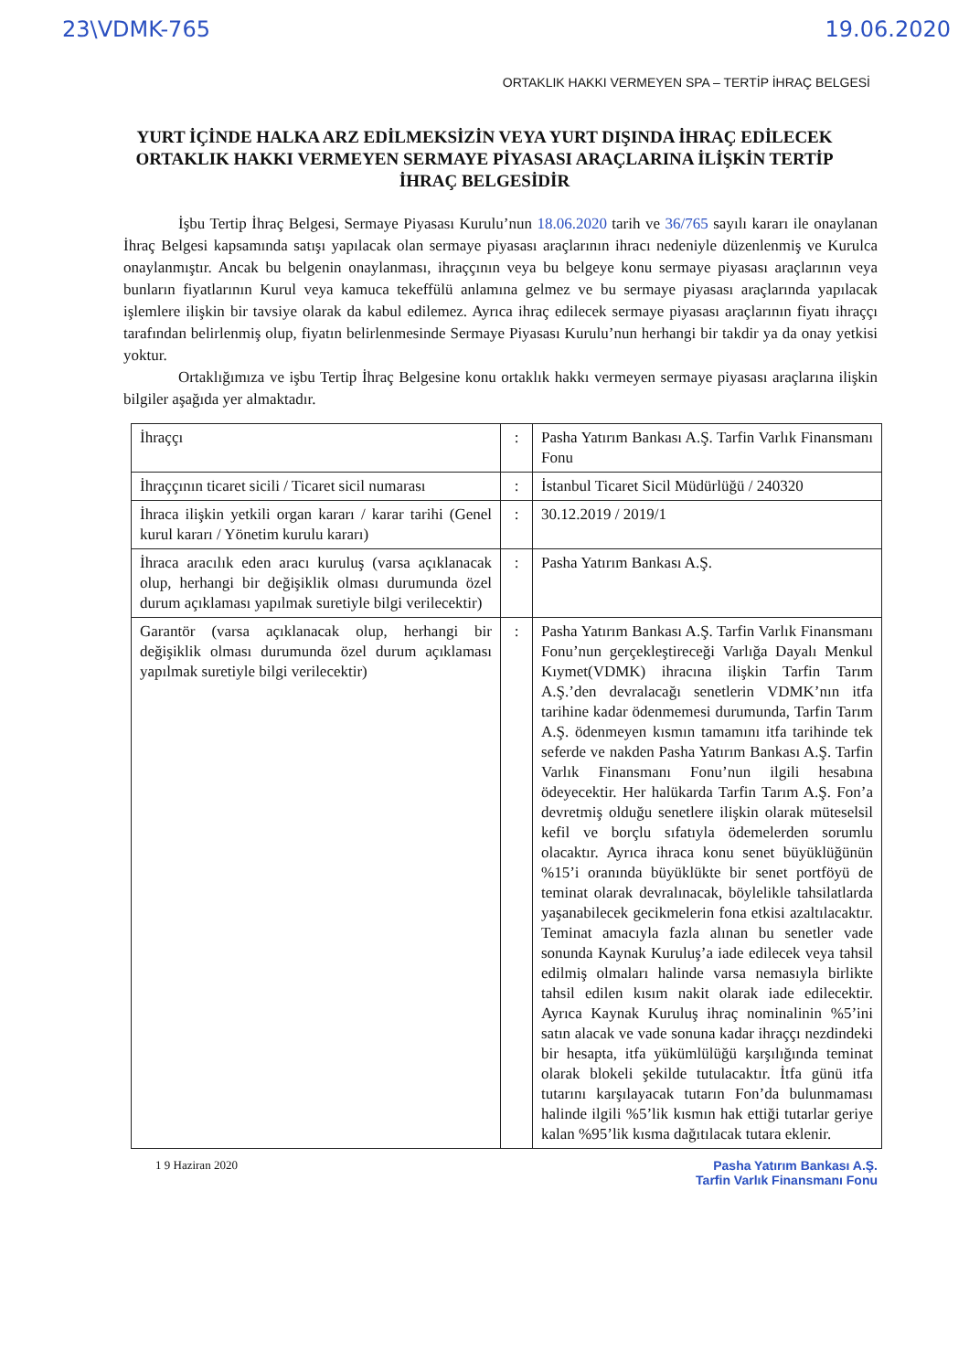23\VDMK-765 19.06.2020
ORTAKLIK HAKKI VERMEYEN SPA – TERTİP İHRAÇ BELGESİ
YURT İÇİNDE HALKA ARZ EDİLMEKSİZİN VEYA YURT DIŞINDA İHRAÇ EDİLECEK ORTAKLIK HAKKI VERMEYEN SERMAYE PİYASASI ARAÇLARINA İLİŞKİN TERTİP İHRAÇ BELGESİDİR
İşbu Tertip İhraç Belgesi, Sermaye Piyasası Kurulu’nun 18.06.2020 tarih ve 36/765 sayılı kararı ile onaylanan İhraç Belgesi kapsamında satışı yapılacak olan sermaye piyasası araçlarının ihracı nedeniyle düzenlenmiş ve Kurulca onaylanmıştır. Ancak bu belgenin onaylanması, ihraççının veya bu belgeye konu sermaye piyasası araçlarının veya bunların fiyatlarının Kurul veya kamuca tekeffülü anlamına gelmez ve bu sermaye piyasası araçlarında yapılacak işlemlere ilişkin bir tavsiye olarak da kabul edilemez. Ayrıca ihraç edilecek sermaye piyasası araçlarının fiyatı ihraççı tarafından belirlenmiş olup, fiyatın belirlenmesinde Sermaye Piyasası Kurulu’nun herhangi bir takdir ya da onay yetkisi yoktur.
Ortaklığımıza ve işbu Tertip İhraç Belgesine konu ortaklık hakkı vermeyen sermaye piyasası araçlarına ilişkin bilgiler aşağıda yer almaktadır.
| İhraççı | : | Pasha Yatırım Bankası A.Ş. Tarfin Varlık Finansmanı Fonu |
| İhraççının ticaret sicili / Ticaret sicil numarası | : | İstanbul Ticaret Sicil Müdürlüğü / 240320 |
| İhraca ilişkin yetkili organ kararı / karar tarihi (Genel kurul kararı / Yönetim kurulu kararı) | : | 30.12.2019 / 2019/1 |
| İhraca aracılık eden aracı kuruluş (varsa açıklanacak olup, herhangi bir değişiklik olması durumunda özel durum açıklaması yapılmak suretiyle bilgi verilecektir) | : | Pasha Yatırım Bankası A.Ş. |
| Garantör (varsa açıklanacak olup, herhangi bir değişiklik olması durumunda özel durum açıklaması yapılmak suretiyle bilgi verilecektir) | : | Pasha Yatırım Bankası A.Ş. Tarfin Varlık Finansmanı Fonu’nun gerçekleştireceği Varlığa Dayalı Menkul Kıymet(VDMK) ihracına ilişkin Tarfin Tarım A.Ş.’den devralacağı senetlerin VDMK’nın itfa tarihine kadar ödenmemesi durumunda, Tarfin Tarım A.Ş. ödenmeyen kısmın tamamını itfa tarihinde tek seferde ve nakden Pasha Yatırım Bankası A.Ş. Tarfin Varlık Finansmanı Fonu’nun ilgili hesabına ödeyecektir. Her halükarda Tarfin Tarım A.Ş. Fon’a devretmiş olduğu senetlere ilişkin olarak müteselsil kefil ve borçlu sıfatıyla ödemelerden sorumlu olacaktır. Ayrıca ihraca konu senet büyüklüğünün %15’i oranında büyüklükte bir senet portföyü de teminat olarak devralınacak, böylelikle tahsilatlarda yaşanabilecek gecikmelerin fona etkisi azaltılacaktır. Teminat amacıyla fazla alınan bu senetler vade sonunda Kaynak Kuruluş’a iade edilecek veya tahsil edilmiş olmaları halinde varsa nemasıyla birlikte tahsil edilen kısım nakit olarak iade edilecektir. Ayrıca Kaynak Kuruluş ihraç nominalinin %5’ini satın alacak ve vade sonuna kadar ihraççı nezdindeki bir hesapta, itfa yükümlülüğü karşılığında teminat olarak blokeli şekilde tutulacaktır. İtfa günü itfa tutarını karşılayacak tutarın Fon’da bulunmaması halinde ilgili %5’lik kısmın hak ettiği tutarlar geriye kalan %95’lik kısma dağıtılacak tutara eklenir. |
1 9 Haziran 2020 Pasha Yatırım Bankası A.Ş.
Tarfin Varlık Finansmanı Fonu